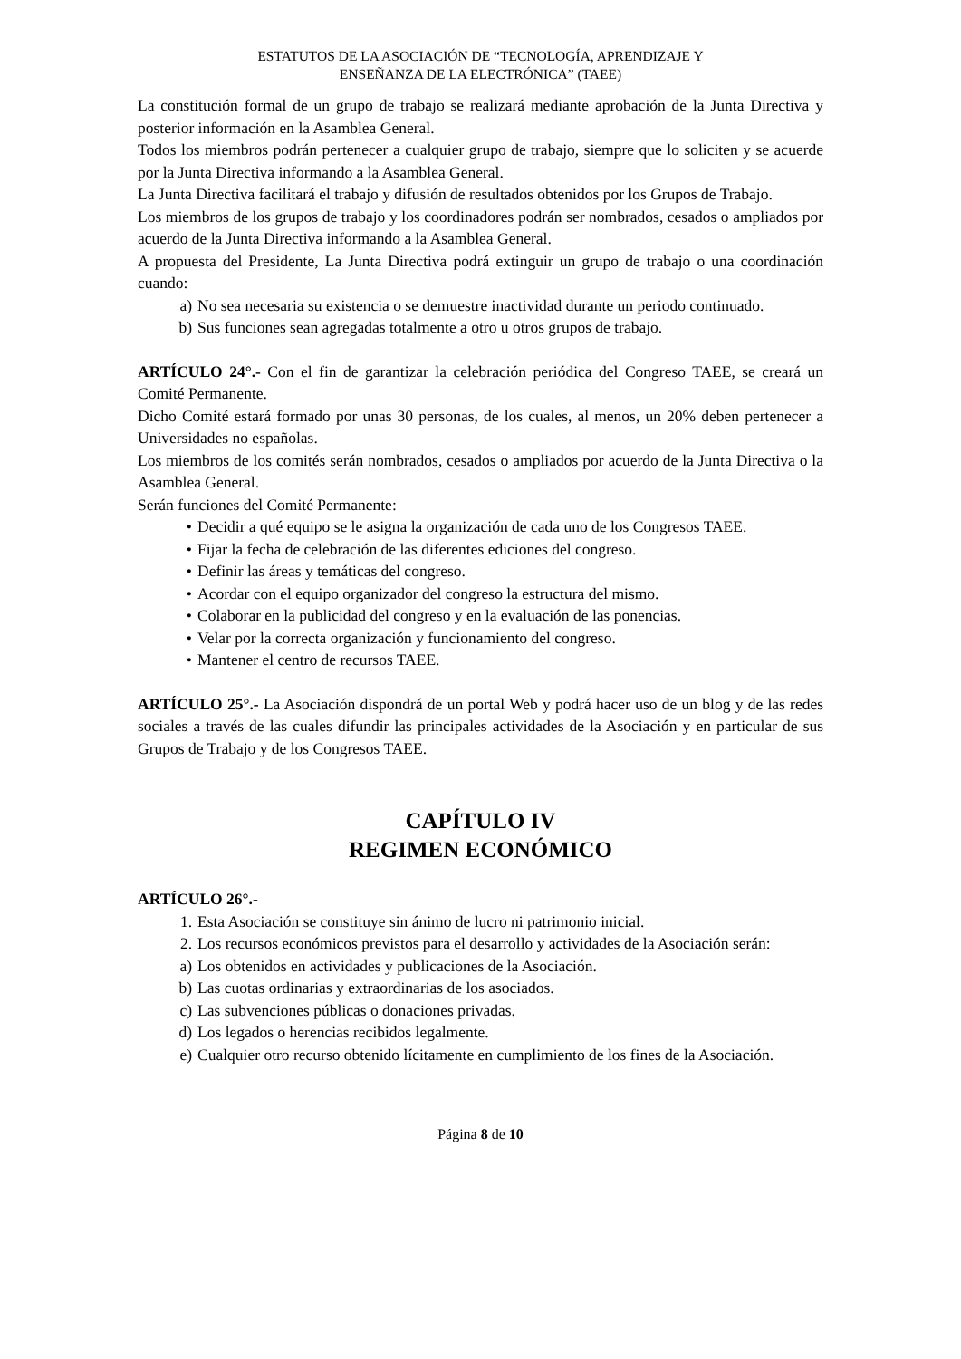ESTATUTOS DE LA ASOCIACIÓN DE “TECNOLOGÍA, APRENDIZAJE Y
ENSEÑANZA DE LA ELECTRÓNICA” (TAEE)
La constitución formal de un grupo de trabajo se realizará mediante aprobación de la Junta Directiva y posterior información en la Asamblea General.
Todos los miembros podrán pertenecer a cualquier grupo de trabajo, siempre que lo soliciten y se acuerde por la Junta Directiva informando a la Asamblea General.
La Junta Directiva facilitará el trabajo y difusión de resultados obtenidos por los Grupos de Trabajo.
Los miembros de los grupos de trabajo y los coordinadores podrán ser nombrados, cesados o ampliados por acuerdo de la Junta Directiva informando a la Asamblea General.
A propuesta del Presidente, La Junta Directiva podrá extinguir un grupo de trabajo o una coordinación cuando:
a) No sea necesaria su existencia o se demuestre inactividad durante un periodo continuado.
b) Sus funciones sean agregadas totalmente a otro u otros grupos de trabajo.
ARTÍCULO 24°.- Con el fin de garantizar la celebración periódica del Congreso TAEE, se creará un Comité Permanente.
Dicho Comité estará formado por unas 30 personas, de los cuales, al menos, un 20% deben pertenecer a Universidades no españolas.
Los miembros de los comités serán nombrados, cesados o ampliados por acuerdo de la Junta Directiva o la Asamblea General.
Serán funciones del Comité Permanente:
• Decidir a qué equipo se le asigna la organización de cada uno de los Congresos TAEE.
• Fijar la fecha de celebración de las diferentes ediciones del congreso.
• Definir las áreas y temáticas del congreso.
• Acordar con el equipo organizador del congreso la estructura del mismo.
• Colaborar en la publicidad del congreso y en la evaluación de las ponencias.
• Velar por la correcta organización y funcionamiento del congreso.
• Mantener el centro de recursos TAEE.
ARTÍCULO 25°.- La Asociación dispondrá de un portal Web y podrá hacer uso de un blog y de las redes sociales a través de las cuales difundir las principales actividades de la Asociación y en particular de sus Grupos de Trabajo y de los Congresos TAEE.
CAPÍTULO IV
REGIMEN ECONÓMICO
ARTÍCULO 26°.-
1. Esta Asociación se constituye sin ánimo de lucro ni patrimonio inicial.
2. Los recursos económicos previstos para el desarrollo y actividades de la Asociación serán:
a) Los obtenidos en actividades y publicaciones de la Asociación.
b) Las cuotas ordinarias y extraordinarias de los asociados.
c) Las subvenciones públicas o donaciones privadas.
d) Los legados o herencias recibidos legalmente.
e) Cualquier otro recurso obtenido lícitamente en cumplimiento de los fines de la Asociación.
Página 8 de 10